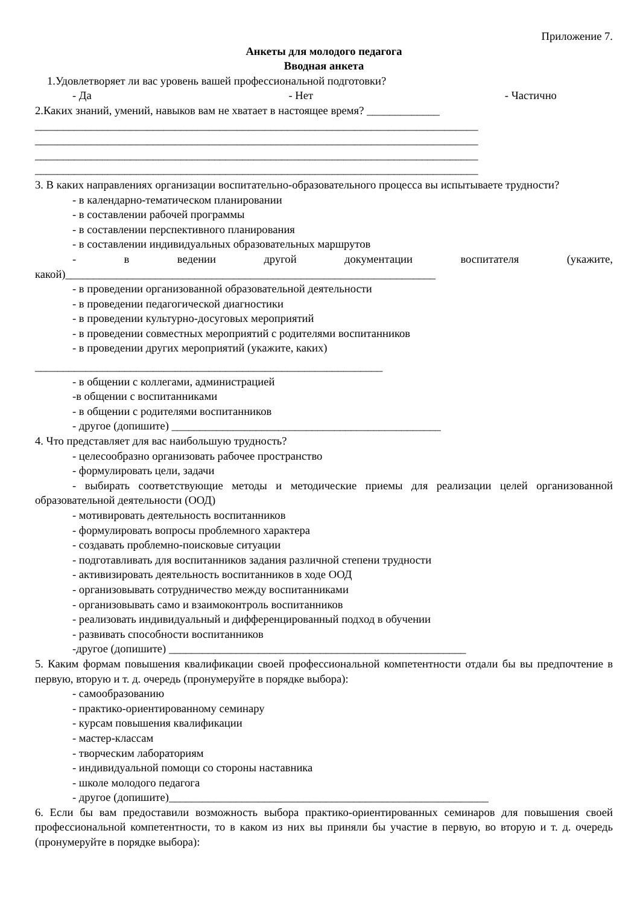Приложение 7.
Анкеты для молодого педагога
Вводная анкета
1.Удовлетворяет ли вас уровень вашей профессиональной подготовки?
- Да - Нет - Частично
2.Каких знаний, умений, навыков вам не хватает в настоящее время? _____________
_______________________________________________________________________________
_______________________________________________________________________________
_______________________________________________________________________________
_______________________________________________________________________________
3. В каких направлениях организации воспитательно-образовательного процесса вы испытываете трудности?
- в календарно-тематическом планировании
- в составлении рабочей программы
- в составлении перспективного планирования
- в составлении индивидуальных образовательных маршрутов
- в ведении другой документации воспитателя (укажите, какой)__________________________________________________________________
- в проведении организованной образовательной деятельности
- в проведении педагогической диагностики
- в проведении культурно-досуговых мероприятий
- в проведении совместных мероприятий с родителями воспитанников
- в проведении других мероприятий (укажите, каких)
______________________________________________________________
- в общении с коллегами, администрацией
-в общении с воспитанниками
- в общении с родителями воспитанников
- другое (допишите) ________________________________________________
4. Что представляет для вас наибольшую трудность?
- целесообразно организовать рабочее пространство
- формулировать цели, задачи
- выбирать соответствующие методы и методические приемы для реализации целей организованной образовательной деятельности (ООД)
- мотивировать деятельность воспитанников
- формулировать вопросы проблемного характера
- создавать проблемно-поисковые ситуации
- подготавливать для воспитанников задания различной степени трудности
- активизировать деятельность воспитанников в ходе ООД
- организовывать сотрудничество между воспитанниками
- организовывать само и взаимоконтроль воспитанников
- реализовать индивидуальный и дифференцированный подход в обучении
- развивать способности воспитанников
-другое (допишите) _____________________________________________________
5. Каким формам повышения квалификации своей профессиональной компетентности отдали бы вы предпочтение в первую, вторую и т. д. очередь (пронумеруйте в порядке выбора):
- самообразованию
- практико-ориентированному семинару
- курсам повышения квалификации
- мастер-классам
- творческим лабораториям
- индивидуальной помощи со стороны наставника
- школе молодого педагога
- другое (допишите)_________________________________________________________
6. Если бы вам предоставили возможность выбора практико-ориентированных семинаров для повышения своей профессиональной компетентности, то в каком из них вы приняли бы участие в первую, во вторую и т. д. очередь (пронумеруйте в порядке выбора):